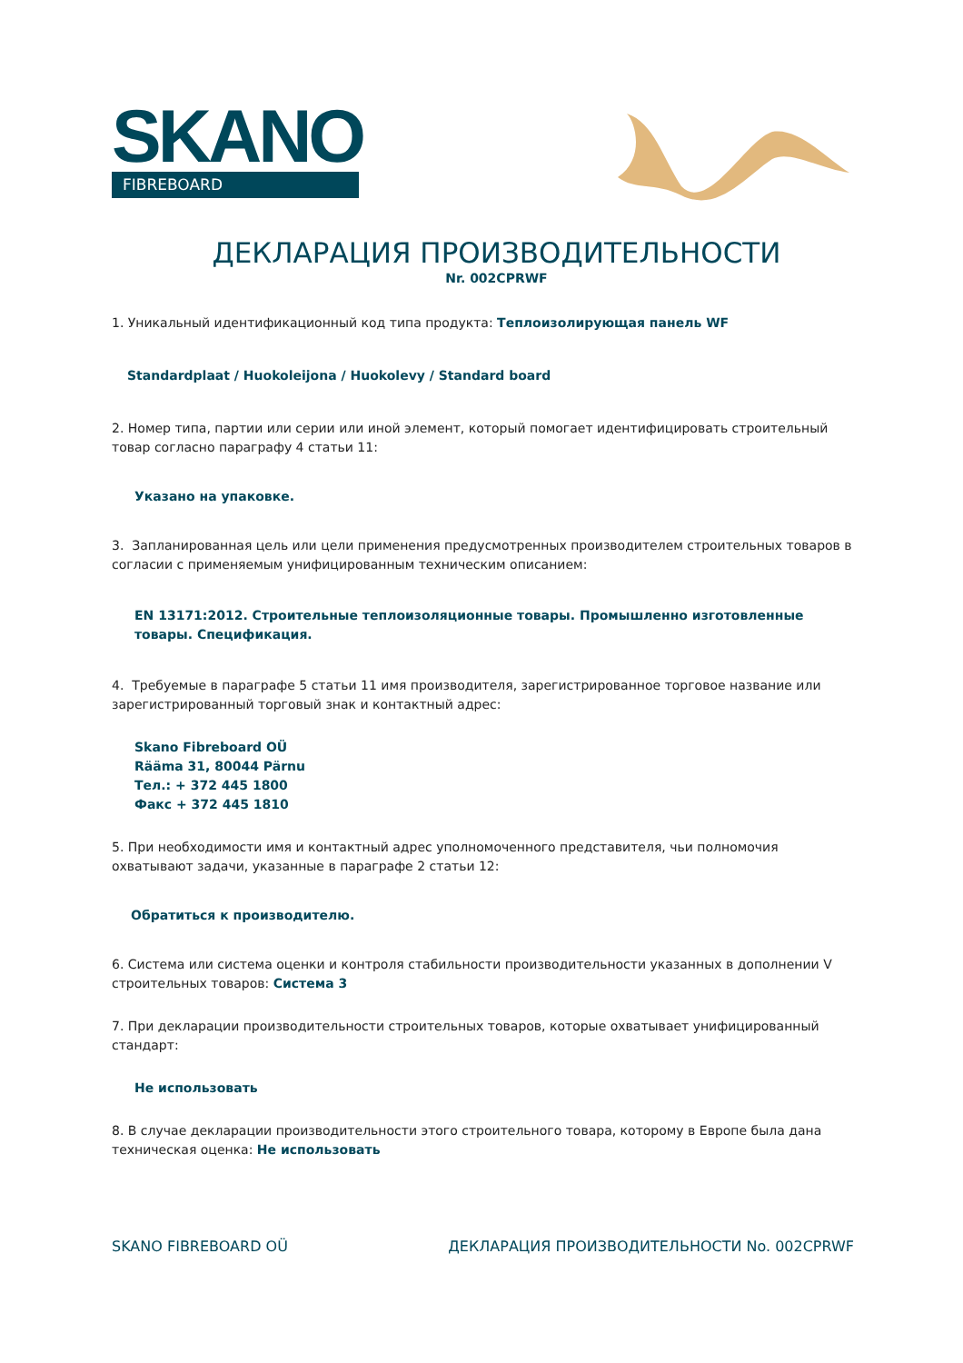SKANO
FIBREBOARD
ДЕКЛАРАЦИЯ ПРОИЗВОДИТЕЛЬНОСТИ
Nr. 002CPRWF
1. Уникальный идентификационный код типа продукта: Теплоизолирующая панель WF
Standardplaat / Huokoleijona / Huokolevy / Standard board
2. Номер типа, партии или серии или иной элемент, который помогает идентифицировать строительный товар согласно параграфу 4 статьи 11:
Указано на упаковке.
3. Запланированная цель или цели применения предусмотренных производителем строительных товаров в согласии с применяемым унифицированным техническим описанием:
EN 13171:2012. Строительные теплоизоляционные товары. Промышленно изготовленные товары. Спецификация.
4. Требуемые в параграфе 5 статьи 11 имя производителя, зарегистрированное торговое название или зарегистрированный торговый знак и контактный адрес:
Skano Fibreboard OÜ
Rääma 31, 80044 Pärnu
Тел.: + 372 445 1800
Факс + 372 445 1810
5. При необходимости имя и контактный адрес уполномоченного представителя, чьи полномочия охватывают задачи, указанные в параграфе 2 статьи 12:
Обратиться к производителю.
6. Система или система оценки и контроля стабильности производительности указанных в дополнении V строительных товаров: Система 3
7. При декларации производительности строительных товаров, которые охватывает унифицированный стандарт:
Не использовать
8. В случае декларации производительности этого строительного товара, которому в Европе была дана техническая оценка: Не использовать
SKANO FIBREBOARD OÜ ДЕКЛАРАЦИЯ ПРОИЗВОДИТЕЛЬНОСТИ No. 002CPRWF